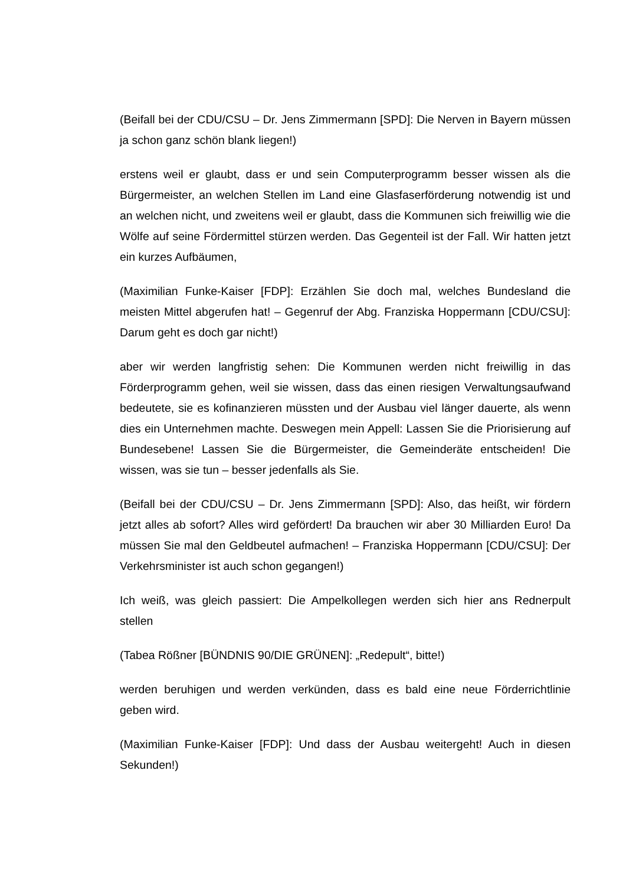(Beifall bei der CDU/CSU – Dr. Jens Zimmermann [SPD]: Die Nerven in Bayern müssen ja schon ganz schön blank liegen!)
erstens weil er glaubt, dass er und sein Computerprogramm besser wissen als die Bürgermeister, an welchen Stellen im Land eine Glasfaserförderung notwendig ist und an welchen nicht, und zweitens weil er glaubt, dass die Kommunen sich freiwillig wie die Wölfe auf seine Fördermittel stürzen werden. Das Gegenteil ist der Fall. Wir hatten jetzt ein kurzes Aufbäumen,
(Maximilian Funke-Kaiser [FDP]: Erzählen Sie doch mal, welches Bundesland die meisten Mittel abgerufen hat! – Gegenruf der Abg. Franziska Hoppermann [CDU/CSU]: Darum geht es doch gar nicht!)
aber wir werden langfristig sehen: Die Kommunen werden nicht freiwillig in das Förderprogramm gehen, weil sie wissen, dass das einen riesigen Verwaltungsaufwand bedeutete, sie es kofinanzieren müssten und der Ausbau viel länger dauerte, als wenn dies ein Unternehmen machte. Deswegen mein Appell: Lassen Sie die Priorisierung auf Bundesebene! Lassen Sie die Bürgermeister, die Gemeinderäte entscheiden! Die wissen, was sie tun – besser jedenfalls als Sie.
(Beifall bei der CDU/CSU – Dr. Jens Zimmermann [SPD]: Also, das heißt, wir fördern jetzt alles ab sofort? Alles wird gefördert! Da brauchen wir aber 30 Milliarden Euro! Da müssen Sie mal den Geldbeutel aufmachen! – Franziska Hoppermann [CDU/CSU]: Der Verkehrsminister ist auch schon gegangen!)
Ich weiß, was gleich passiert: Die Ampelkollegen werden sich hier ans Rednerpult stellen
(Tabea Rößner [BÜNDNIS 90/DIE GRÜNEN]: „Redepult“, bitte!)
werden beruhigen und werden verkünden, dass es bald eine neue Förderrichtlinie geben wird.
(Maximilian Funke-Kaiser [FDP]: Und dass der Ausbau weitergeht! Auch in diesen Sekunden!)